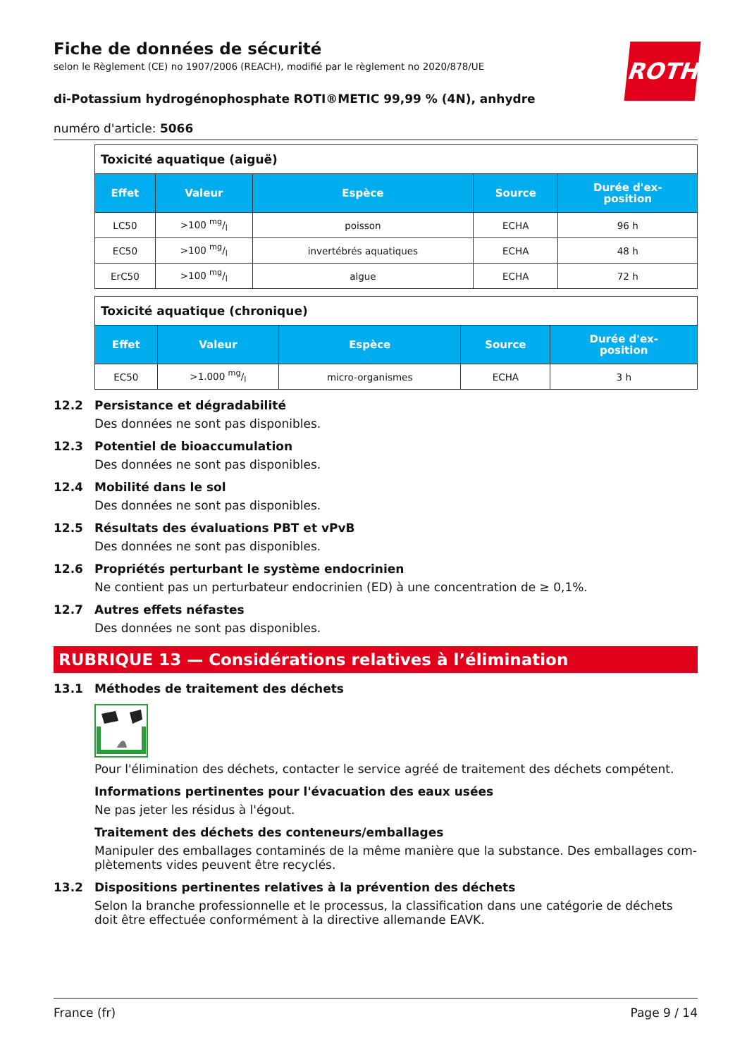ROTH
Fiche de données de sécurité
selon le Règlement (CE) no 1907/2006 (REACH), modifié par le règlement no 2020/878/UE
di-Potassium hydrogénophosphate ROTI®METIC 99,99 % (4N), anhydre
numéro d'article: 5066
| Toxicité aquatique (aiguë) | | | | |
| Effet | Valeur | Espèce | Source | Durée d'ex- position |
| LC50 | >100 mg/l | poisson | ECHA | 96 h |
| EC50 | >100 mg/l | invertébrés aquatiques | ECHA | 48 h |
| ErC50 | >100 mg/l | algue | ECHA | 72 h |
| Toxicité aquatique (chronique) | | | | |
| Effet | Valeur | Espèce | Source | Durée d'ex- position |
| EC50 | >1.000 mg/l | micro-organismes | ECHA | 3 h |
12.2 Persistance et dégradabilité
Des données ne sont pas disponibles.
12.3 Potentiel de bioaccumulation
Des données ne sont pas disponibles.
12.4 Mobilité dans le sol
Des données ne sont pas disponibles.
12.5 Résultats des évaluations PBT et vPvB
Des données ne sont pas disponibles.
12.6 Propriétés perturbant le système endocrinien
Ne contient pas un perturbateur endocrinien (ED) à une concentration de ≥ 0,1%.
12.7 Autres effets néfastes
Des données ne sont pas disponibles.
RUBRIQUE 13 — Considérations relatives à l’élimination
13.1 Méthodes de traitement des déchets
Pour l'élimination des déchets, contacter le service agréé de traitement des déchets compétent.
Informations pertinentes pour l'évacuation des eaux usées
Ne pas jeter les résidus à l'égout.
Traitement des déchets des conteneurs/emballages
Manipuler des emballages contaminés de la même manière que la substance. Des emballages com-plètements vides peuvent être recyclés.
13.2 Dispositions pertinentes relatives à la prévention des déchets
Selon la branche professionnelle et le processus, la classification dans une catégorie de déchets doit être effectuée conformément à la directive allemande EAVK.
France (fr) Page 9 / 14